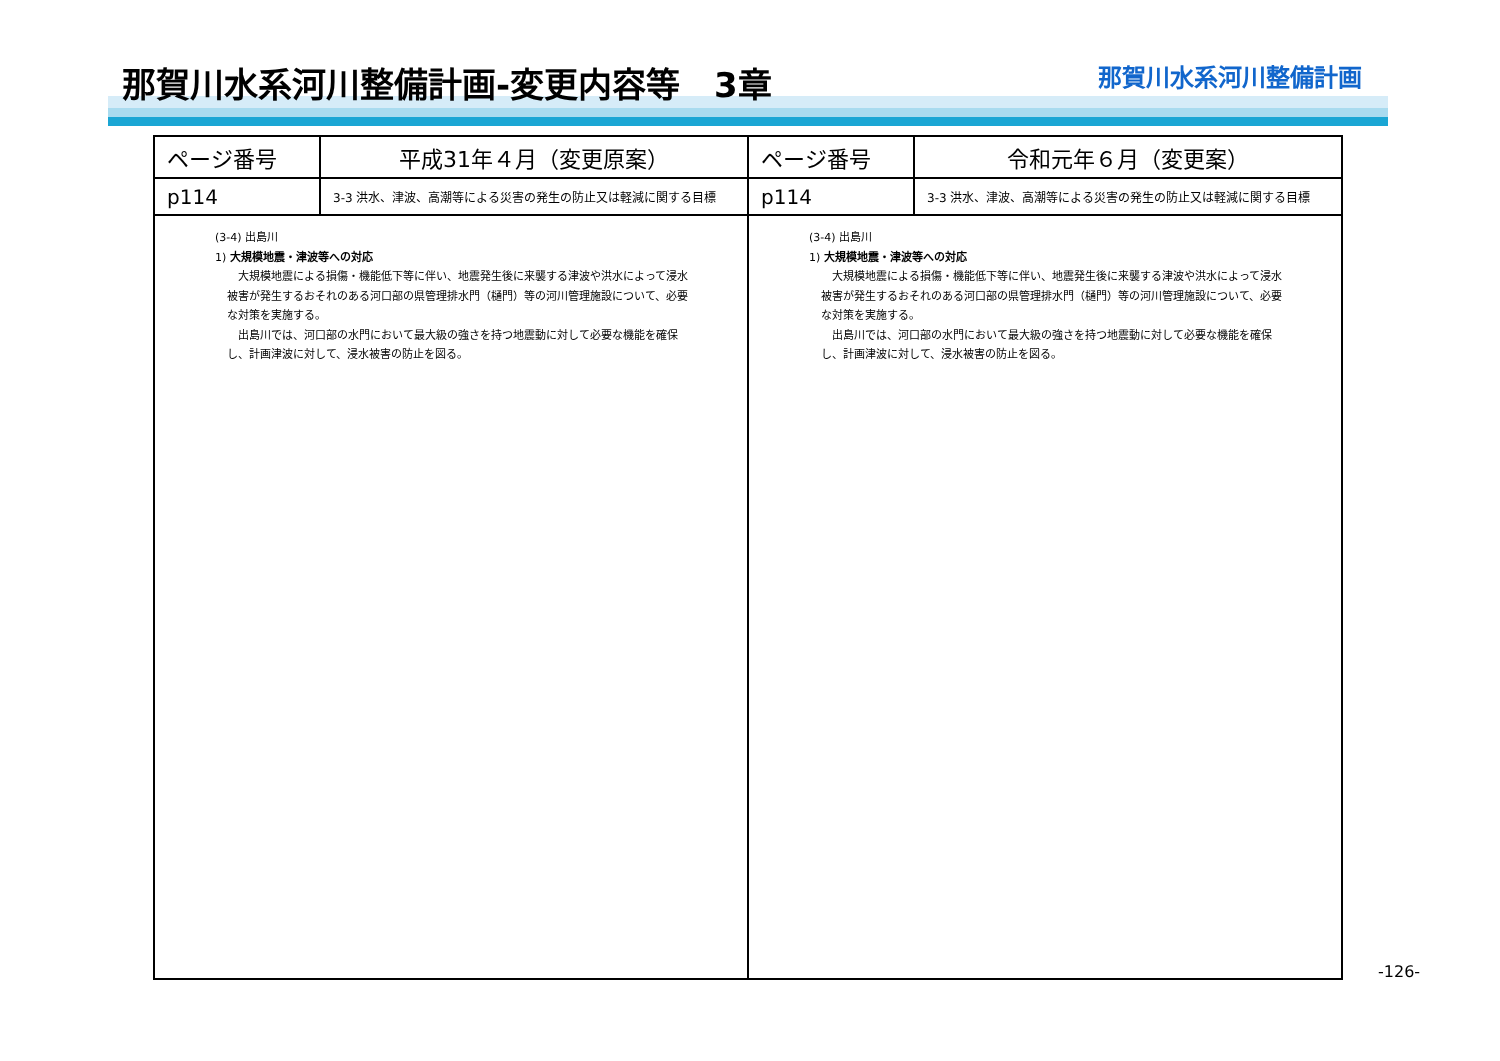那賀川水系河川整備計画-変更内容等　3章
那賀川水系河川整備計画
| ページ番号 | 平成31年４月（変更原案） | ページ番号 | 令和元年６月（変更案） |
| p114 | 3-3 洪水、津波、高潮等による災害の発生の防止又は軽減に関する目標 | p114 | 3-3 洪水、津波、高潮等による災害の発生の防止又は軽減に関する目標 |
| (3-4) 出島川 1) 大規模地震・津波等への対応 大規模地震による損傷・機能低下等に伴い、地震発生後に来襲する津波や洪水によって浸水被害が発生するおそれのある河口部の県管理排水門（樋門）等の河川管理施設について、必要な対策を実施する。 出島川では、河口部の水門において最大級の強さを持つ地震動に対して必要な機能を確保し、計画津波に対して、浸水被害の防止を図る。 | | (3-4) 出島川 1) 大規模地震・津波等への対応 大規模地震による損傷・機能低下等に伴い、地震発生後に来襲する津波や洪水によって浸水被害が発生するおそれのある河口部の県管理排水門（樋門）等の河川管理施設について、必要な対策を実施する。 出島川では、河口部の水門において最大級の強さを持つ地震動に対して必要な機能を確保し、計画津波に対して、浸水被害の防止を図る。 | |
-126-